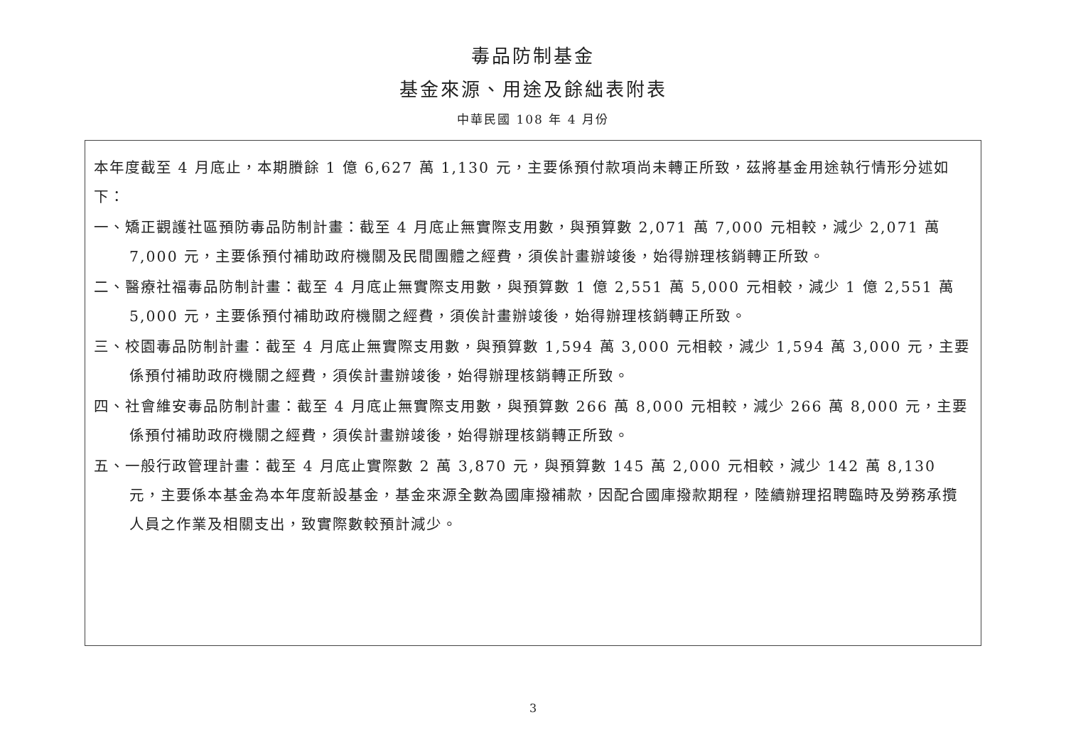毒品防制基金
基金來源、用途及餘絀表附表
中華民國 108 年 4 月份
本年度截至 4 月底止，本期賸餘 1 億 6,627 萬 1,130 元，主要係預付款項尚未轉正所致，茲將基金用途執行情形分述如下：
一、矯正觀護社區預防毒品防制計畫：截至 4 月底止無實際支用數，與預算數 2,071 萬 7,000 元相較，減少 2,071 萬 7,000 元，主要係預付補助政府機關及民間團體之經費，須俟計畫辦竣後，始得辦理核銷轉正所致。
二、醫療社福毒品防制計畫：截至 4 月底止無實際支用數，與預算數 1 億 2,551 萬 5,000 元相較，減少 1 億 2,551 萬 5,000 元，主要係預付補助政府機關之經費，須俟計畫辦竣後，始得辦理核銷轉正所致。
三、校園毒品防制計畫：截至 4 月底止無實際支用數，與預算數 1,594 萬 3,000 元相較，減少 1,594 萬 3,000 元，主要係預付補助政府機關之經費，須俟計畫辦竣後，始得辦理核銷轉正所致。
四、社會維安毒品防制計畫：截至 4 月底止無實際支用數，與預算數 266 萬 8,000 元相較，減少 266 萬 8,000 元，主要係預付補助政府機關之經費，須俟計畫辦竣後，始得辦理核銷轉正所致。
五、一般行政管理計畫：截至 4 月底止實際數 2 萬 3,870 元，與預算數 145 萬 2,000 元相較，減少 142 萬 8,130 元，主要係本基金為本年度新設基金，基金來源全數為國庫撥補款，因配合國庫撥款期程，陸續辦理招聘臨時及勞務承攬人員之作業及相關支出，致實際數較預計減少。
3